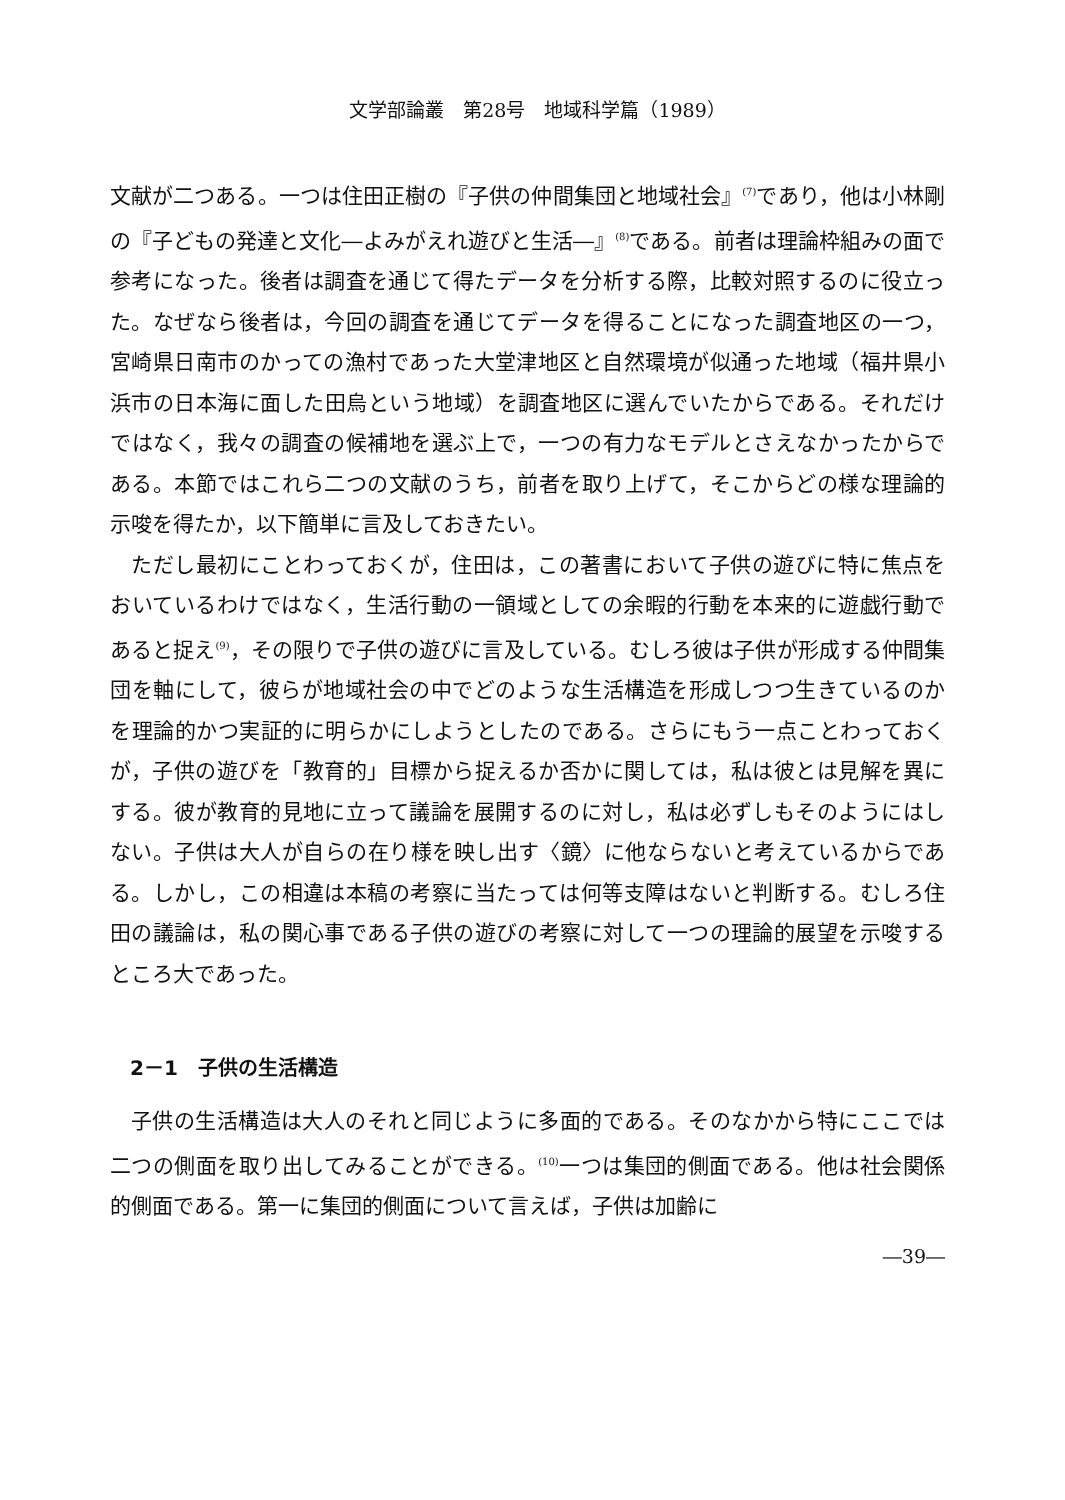文学部論叢　第28号　地域科学篇（1989）
文献が二つある。一つは住田正樹の『子供の仲間集団と地域社会』<sup>(7)</sup>であり，他は小林剛の『子どもの発達と文化―よみがえれ遊びと生活―』<sup>(8)</sup>である。前者は理論枠組みの面で参考になった。後者は調査を通じて得たデータを分析する際，比較対照するのに役立った。なぜなら後者は，今回の調査を通じてデータを得ることになった調査地区の一つ，宮崎県日南市のかっての漁村であった大堂津地区と自然環境が似通った地域（福井県小浜市の日本海に面した田烏という地域）を調査地区に選んでいたからである。それだけではなく，我々の調査の候補地を選ぶ上で，一つの有力なモデルとさえなかったからである。本節ではこれら二つの文献のうち，前者を取り上げて，そこからどの様な理論的示唆を得たか，以下簡単に言及しておきたい。
ただし最初にことわっておくが，住田は，この著書において子供の遊びに特に焦点をおいているわけではなく，生活行動の一領域としての余暇的行動を本来的に遊戯行動であると捉え<sup>(9)</sup>，その限りで子供の遊びに言及している。むしろ彼は子供が形成する仲間集団を軸にして，彼らが地域社会の中でどのような生活構造を形成しつつ生きているのかを理論的かつ実証的に明らかにしようとしたのである。さらにもう一点ことわっておくが，子供の遊びを「教育的」目標から捉えるか否かに関しては，私は彼とは見解を異にする。彼が教育的見地に立って議論を展開するのに対し，私は必ずしもそのようにはしない。子供は大人が自らの在り様を映し出す〈鏡〉に他ならないと考えているからである。しかし，この相違は本稿の考察に当たっては何等支障はないと判断する。むしろ住田の議論は，私の関心事である子供の遊びの考察に対して一つの理論的展望を示唆するところ大であった。
2－1　子供の生活構造
子供の生活構造は大人のそれと同じように多面的である。そのなかから特にここでは二つの側面を取り出してみることができる。<sup>(10)</sup>一つは集団的側面である。他は社会関係的側面である。第一に集団的側面について言えば，子供は加齢に
―39―